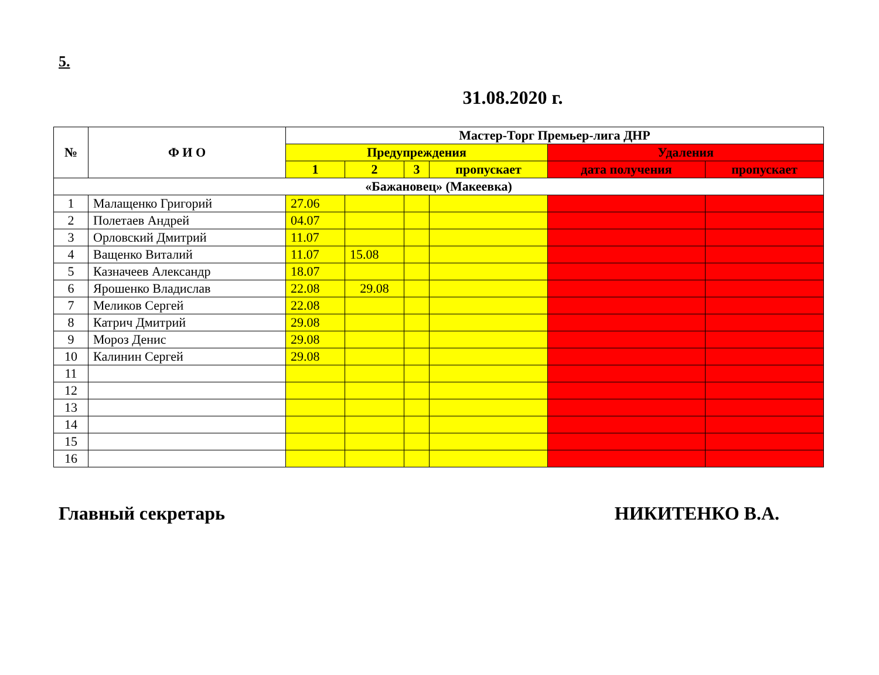5.
31.08.2020 г.
| № | Ф И О | Мастер-Торг Премьер-лига ДНР | | | | | |
| --- | --- | --- | --- | --- | --- | --- | --- |
| | | Предупреждения | | | | Удаления | |
| | | 1 | 2 | 3 | пропускает | дата получения | пропускает |
| «Бажановец» (Макеевка) | | | | | | | |
| 1 | Малащенко Григорий | 27.06 | | | | | |
| 2 | Полетаев Андрей | 04.07 | | | | | |
| 3 | Орловский Дмитрий | 11.07 | | | | | |
| 4 | Ващенко Виталий | 11.07 | 15.08 | | | | |
| 5 | Казначеев Александр | 18.07 | | | | | |
| 6 | Ярошенко Владислав | 22.08 | 29.08 | | | | |
| 7 | Меликов Сергей | 22.08 | | | | | |
| 8 | Катрич Дмитрий | 29.08 | | | | | |
| 9 | Мороз Денис | 29.08 | | | | | |
| 10 | Калинин Сергей | 29.08 | | | | | |
| 11 | | | | | | | |
| 12 | | | | | | | |
| 13 | | | | | | | |
| 14 | | | | | | | |
| 15 | | | | | | | |
| 16 | | | | | | | |
Главный секретарь НИКИТЕНКО В.А.